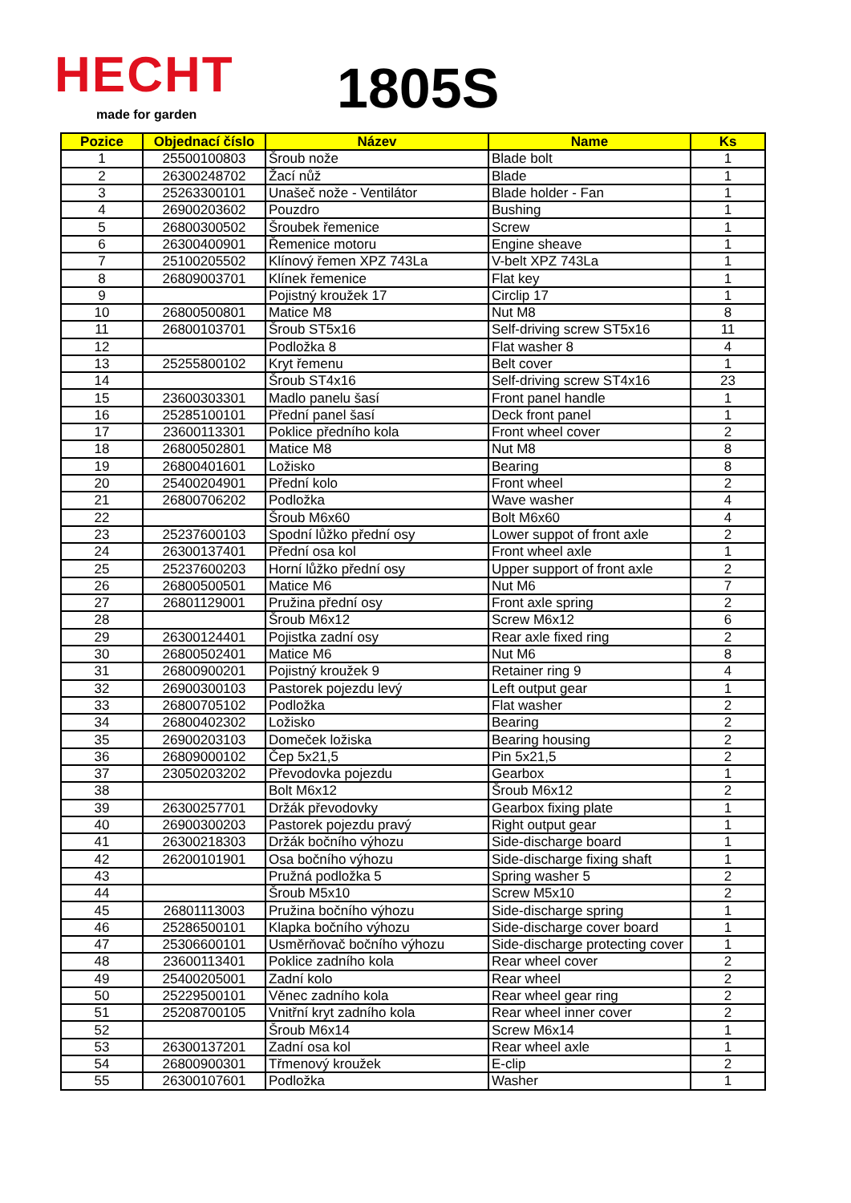HECHT
made for garden 1805S
| Pozice | Objednací číslo | Název | Name | Ks |
| --- | --- | --- | --- | --- |
| 1 | 25500100803 | Šroub nože | Blade bolt | 1 |
| 2 | 26300248702 | Žací nůž | Blade | 1 |
| 3 | 25263300101 | Unašeč nože - Ventilátor | Blade holder - Fan | 1 |
| 4 | 26900203602 | Pouzdro | Bushing | 1 |
| 5 | 26800300502 | Šroubek řemenice | Screw | 1 |
| 6 | 26300400901 | Řemenice motoru | Engine sheave | 1 |
| 7 | 25100205502 | Klínový řemen XPZ 743La | V-belt XPZ 743La | 1 |
| 8 | 26809003701 | Klínek řemenice | Flat key | 1 |
| 9 | | Pojistný kroužek 17 | Circlip 17 | 1 |
| 10 | 26800500801 | Matice M8 | Nut M8 | 8 |
| 11 | 26800103701 | Šroub ST5x16 | Self-driving screw ST5x16 | 11 |
| 12 | | Podložka 8 | Flat washer 8 | 4 |
| 13 | 25255800102 | Kryt řemenu | Belt cover | 1 |
| 14 | | Šroub ST4x16 | Self-driving screw ST4x16 | 23 |
| 15 | 23600303301 | Madlo panelu šasí | Front panel handle | 1 |
| 16 | 25285100101 | Přední panel šasí | Deck front panel | 1 |
| 17 | 23600113301 | Poklice předního kola | Front wheel cover | 2 |
| 18 | 26800502801 | Matice M8 | Nut M8 | 8 |
| 19 | 26800401601 | Ložisko | Bearing | 8 |
| 20 | 25400204901 | Přední kolo | Front wheel | 2 |
| 21 | 26800706202 | Podložka | Wave washer | 4 |
| 22 | | Šroub M6x60 | Bolt M6x60 | 4 |
| 23 | 25237600103 | Spodní lůžko přední osy | Lower suppot of front axle | 2 |
| 24 | 26300137401 | Přední osa kol | Front wheel axle | 1 |
| 25 | 25237600203 | Horní lůžko přední osy | Upper support of front axle | 2 |
| 26 | 26800500501 | Matice M6 | Nut M6 | 7 |
| 27 | 26801129001 | Pružina přední osy | Front axle spring | 2 |
| 28 | | Šroub M6x12 | Screw M6x12 | 6 |
| 29 | 26300124401 | Pojistka zadní osy | Rear axle fixed ring | 2 |
| 30 | 26800502401 | Matice M6 | Nut M6 | 8 |
| 31 | 26800900201 | Pojistný kroužek 9 | Retainer ring 9 | 4 |
| 32 | 26900300103 | Pastorek pojezdu levý | Left output gear | 1 |
| 33 | 26800705102 | Podložka | Flat washer | 2 |
| 34 | 26800402302 | Ložisko | Bearing | 2 |
| 35 | 26900203103 | Domeček ložiska | Bearing housing | 2 |
| 36 | 26809000102 | Čep 5x21,5 | Pin 5x21,5 | 2 |
| 37 | 23050203202 | Převodovka pojezdu | Gearbox | 1 |
| 38 | | Bolt M6x12 | Šroub M6x12 | 2 |
| 39 | 26300257701 | Držák převodovky | Gearbox fixing plate | 1 |
| 40 | 26900300203 | Pastorek pojezdu pravý | Right output gear | 1 |
| 41 | 26300218303 | Držák bočního výhozu | Side-discharge board | 1 |
| 42 | 26200101901 | Osa bočního výhozu | Side-discharge fixing shaft | 1 |
| 43 | | Pružná podložka 5 | Spring washer 5 | 2 |
| 44 | | Šroub M5x10 | Screw M5x10 | 2 |
| 45 | 26801113003 | Pružina bočního výhozu | Side-discharge spring | 1 |
| 46 | 25286500101 | Klapka bočního výhozu | Side-discharge cover board | 1 |
| 47 | 25306600101 | Usměrňovač bočního výhozu | Side-discharge protecting cover | 1 |
| 48 | 23600113401 | Poklice zadního kola | Rear wheel cover | 2 |
| 49 | 25400205001 | Zadní kolo | Rear wheel | 2 |
| 50 | 25229500101 | Věnec zadního kola | Rear wheel gear ring | 2 |
| 51 | 25208700105 | Vnitřní kryt zadního kola | Rear wheel inner cover | 2 |
| 52 | | Šroub M6x14 | Screw M6x14 | 1 |
| 53 | 26300137201 | Zadní osa kol | Rear wheel axle | 1 |
| 54 | 26800900301 | Třmenový kroužek | E-clip | 2 |
| 55 | 26300107601 | Podložka | Washer | 1 |